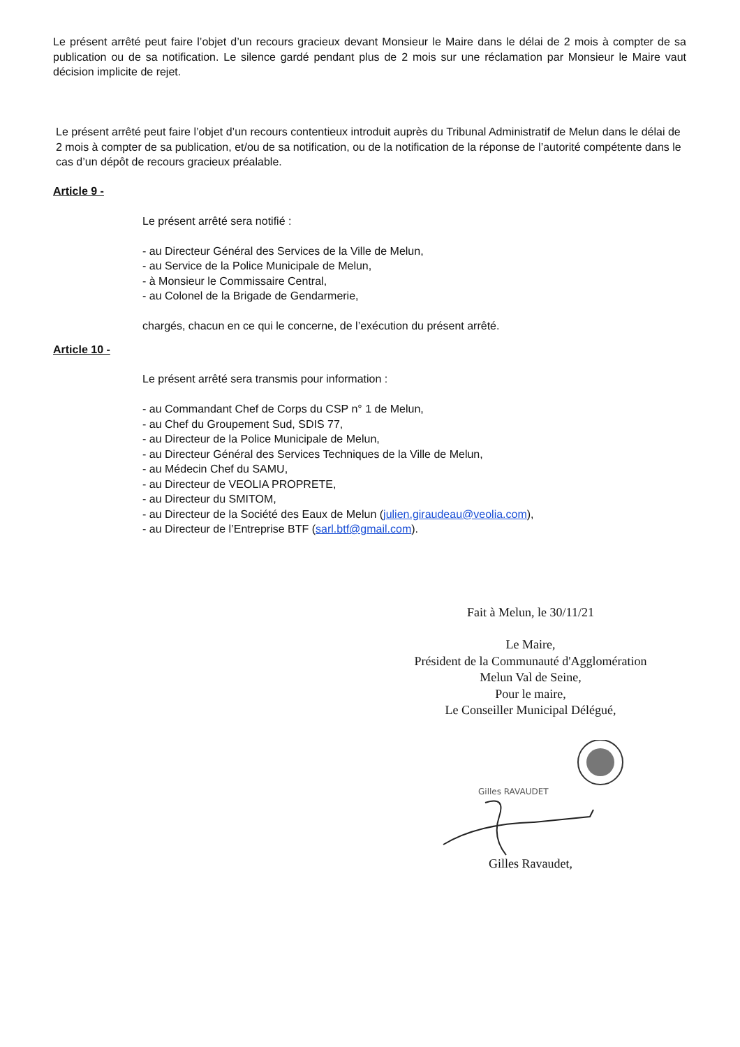Le présent arrêté peut faire l’objet d’un recours gracieux devant Monsieur le Maire dans le délai de 2 mois à compter de sa publication ou de sa notification. Le silence gardé pendant plus de 2 mois sur une réclamation par Monsieur le Maire vaut décision implicite de rejet.
Le présent arrêté peut faire l’objet d’un recours contentieux introduit auprès du Tribunal Administratif de Melun dans le délai de 2 mois à compter de sa publication, et/ou de sa notification, ou de la notification de la réponse de l’autorité compétente dans le cas d’un dépôt de recours gracieux préalable.
Article 9 -
Le présent arrêté sera notifié :
- au Directeur Général des Services de la Ville de Melun,
- au Service de la Police Municipale de Melun,
- à Monsieur le Commissaire Central,
- au Colonel de la Brigade de Gendarmerie,
chargés, chacun en ce qui le concerne, de l’exécution du présent arrêté.
Article 10 -
Le présent arrêté sera transmis pour information :
- au Commandant Chef de Corps du CSP n° 1 de Melun,
- au Chef du Groupement Sud, SDIS 77,
- au Directeur de la Police Municipale de Melun,
- au Directeur Général des Services Techniques de la Ville de Melun,
- au Médecin Chef du SAMU,
- au Directeur de VEOLIA PROPRETE,
- au Directeur du SMITOM,
- au Directeur de la Société des Eaux de Melun (julien.giraudeau@veolia.com),
- au Directeur de l’Entreprise BTF (sarl.btf@gmail.com).
Fait à Melun, le 30/11/21
Le Maire,
Président de la Communauté d'Agglomération
Melun Val de Seine,
Pour le maire,
Le Conseiller Municipal Délégué,
Gilles RAVAUDET
Gilles Ravaudet,